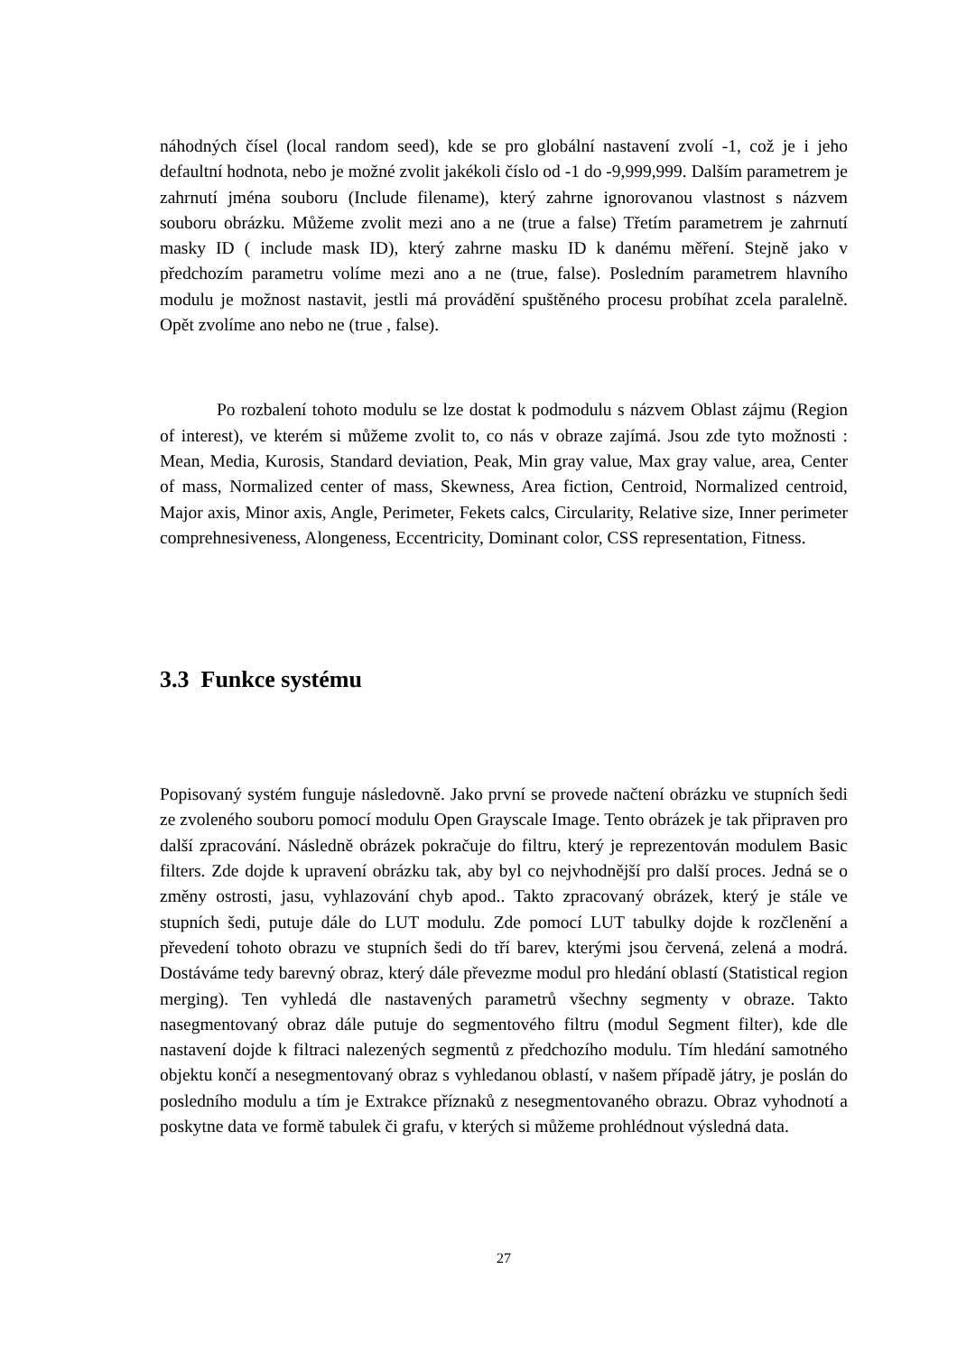náhodných čísel (local random seed), kde se pro globální nastavení zvolí -1, což je i jeho defaultní hodnota, nebo je možné zvolit jakékoli číslo od -1 do -9,999,999. Dalším parametrem je zahrnutí jména souboru (Include filename), který zahrne ignorovanou vlastnost s názvem souboru obrázku. Můžeme zvolit mezi ano a ne (true a false) Třetím parametrem je zahrnutí masky ID ( include mask ID), který zahrne masku ID k danému měření. Stejně jako v předchozím parametru volíme mezi ano a ne (true, false). Posledním parametrem hlavního modulu je možnost nastavit, jestli má provádění spuštěného procesu probíhat zcela paralelně. Opět zvolíme ano nebo ne (true , false).
Po rozbalení tohoto modulu se lze dostat k podmodulu s názvem Oblast zájmu (Region of interest), ve kterém si můžeme zvolit to, co nás v obraze zajímá. Jsou zde tyto možnosti : Mean, Media, Kurosis, Standard deviation, Peak, Min gray value, Max gray value, area, Center of mass, Normalized center of mass, Skewness, Area fiction, Centroid, Normalized centroid, Major axis, Minor axis, Angle, Perimeter, Fekets calcs, Circularity, Relative size, Inner perimeter comprehnesiveness, Alongeness, Eccentricity, Dominant color, CSS representation, Fitness.
3.3 Funkce systému
Popisovaný systém funguje následovně. Jako první se provede načtení obrázku ve stupních šedi ze zvoleného souboru pomocí modulu Open Grayscale Image. Tento obrázek je tak připraven pro další zpracování. Následně obrázek pokračuje do filtru, který je reprezentován modulem Basic filters. Zde dojde k upravení obrázku tak, aby byl co nejvhodnější pro další proces. Jedná se o změny ostrosti, jasu, vyhlazování chyb apod.. Takto zpracovaný obrázek, který je stále ve stupních šedi, putuje dále do LUT modulu. Zde pomocí LUT tabulky dojde k rozčlenění a převedení tohoto obrazu ve stupních šedi do tří barev, kterými jsou červená, zelená a modrá. Dostáváme tedy barevný obraz, který dále převezme modul pro hledání oblastí (Statistical region merging). Ten vyhledá dle nastavených parametrů všechny segmenty v obraze. Takto nasegmentovaný obraz dále putuje do segmentového filtru (modul Segment filter), kde dle nastavení dojde k filtraci nalezených segmentů z předchozího modulu. Tím hledání samotného objektu končí a nesegmentovaný obraz s vyhledanou oblastí, v našem případě játry, je poslán do posledního modulu a tím je Extrakce příznaků z nesegmentovaného obrazu. Obraz vyhodnotí a poskytne data ve formě tabulek či grafu, v kterých si můžeme prohlédnout výsledná data.
27